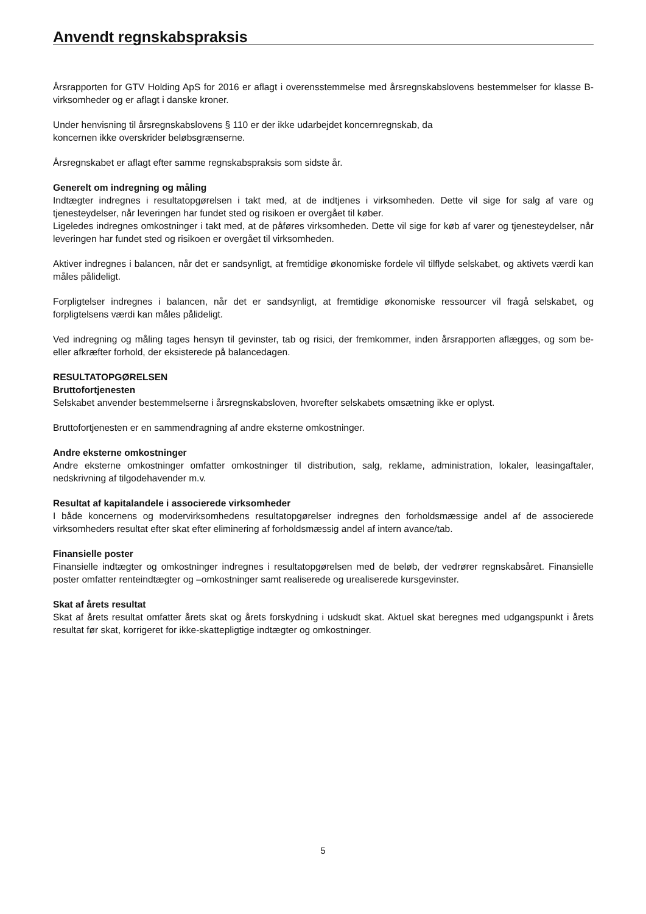Anvendt regnskabspraksis
Årsrapporten for GTV Holding ApS for 2016 er aflagt i overensstemmelse med årsregnskabslovens bestemmelser for klasse B-virksomheder og er aflagt i danske kroner.
Under henvisning til årsregnskabslovens § 110 er der ikke udarbejdet koncernregnskab, da
koncernen ikke overskrider beløbsgrænserne.
Årsregnskabet er aflagt efter samme regnskabspraksis som sidste år.
Generelt om indregning og måling
Indtægter indregnes i resultatopgørelsen i takt med, at de indtjenes i virksomheden. Dette vil sige for salg af vare og tjenesteydelser, når leveringen har fundet sted og risikoen er overgået til køber.
Ligeledes indregnes omkostninger i takt med, at de påføres virksomheden. Dette vil sige for køb af varer og tjenesteydelser, når leveringen har fundet sted og risikoen er overgået til virksomheden.
Aktiver indregnes i balancen, når det er sandsynligt, at fremtidige økonomiske fordele vil tilflyde selskabet, og aktivets værdi kan måles pålideligt.
Forpligtelser indregnes i balancen, når det er sandsynligt, at fremtidige økonomiske ressourcer vil fragå selskabet, og forpligtelsens værdi kan måles pålideligt.
Ved indregning og måling tages hensyn til gevinster, tab og risici, der fremkommer, inden årsrapporten aflægges, og som be- eller afkræfter forhold, der eksisterede på balancedagen.
RESULTATOPGØRELSEN
Bruttofortjenesten
Selskabet anvender bestemmelserne i årsregnskabsloven, hvorefter selskabets omsætning ikke er oplyst.
Bruttofortjenesten er en sammendragning af andre eksterne omkostninger.
Andre eksterne omkostninger
Andre eksterne omkostninger omfatter omkostninger til distribution, salg, reklame, administration, lokaler, leasingaftaler, nedskrivning af tilgodehavender m.v.
Resultat af kapitalandele i associerede virksomheder
I både koncernens og modervirksomhedens resultatopgørelser indregnes den forholdsmæssige andel af de associerede virksomheders resultat efter skat efter eliminering af forholdsmæssig andel af intern avance/tab.
Finansielle poster
Finansielle indtægter og omkostninger indregnes i resultatopgørelsen med de beløb, der vedrører regnskabsåret. Finansielle poster omfatter renteindtægter og –omkostninger samt realiserede og urealiserede kursgevinster.
Skat af årets resultat
Skat af årets resultat omfatter årets skat og årets forskydning i udskudt skat. Aktuel skat beregnes med udgangspunkt i årets resultat før skat, korrigeret for ikke-skattepligtige indtægter og omkostninger.
5